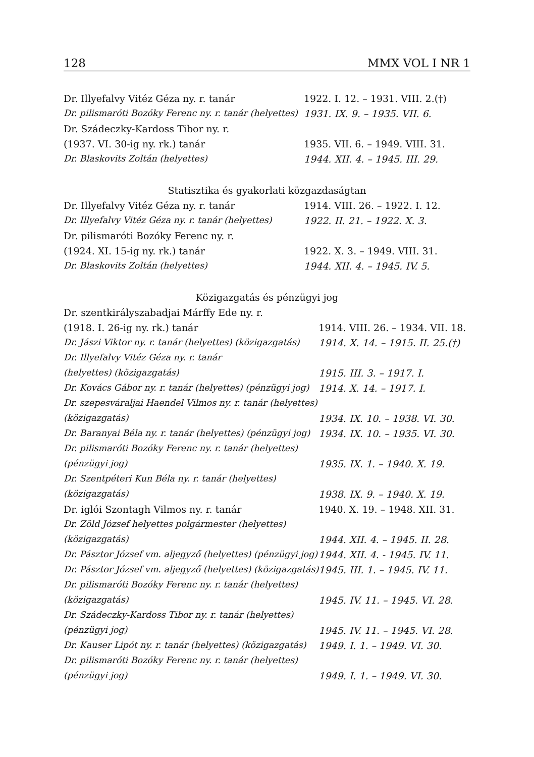128 MMX VOL I NR 1
| Dr. Illyefalvy Vitéz Géza ny. r. tanár | 1922. I. 12. – 1931. VIII. 2.(†) |
| Dr. pilismaróti Bozóky Ferenc ny. r. tanár (helyettes) | 1931. IX. 9. – 1935. VII. 6. |
| Dr. Szádeczky-Kardoss Tibor ny. r. | |
| (1937. VI. 30-ig ny. rk.) tanár | 1935. VII. 6. – 1949. VIII. 31. |
| Dr. Blaskovits Zoltán (helyettes) | 1944. XII. 4. – 1945. III. 29. |
Statisztika és gyakorlati közgazdaságtan
| Dr. Illyefalvy Vitéz Géza ny. r. tanár | 1914. VIII. 26. – 1922. I. 12. |
| Dr. Illyefalvy Vitéz Géza ny. r. tanár (helyettes) | 1922. II. 21. – 1922. X. 3. |
| Dr. pilismaróti Bozóky Ferenc ny. r. | |
| (1924. XI. 15-ig ny. rk.) tanár | 1922. X. 3. – 1949. VIII. 31. |
| Dr. Blaskovits Zoltán (helyettes) | 1944. XII. 4. – 1945. IV. 5. |
Közigazgatás és pénzügyi jog
| Dr. szentkirályszabadjai Márffy Ede ny. r. | |
| (1918. I. 26-ig ny. rk.) tanár | 1914. VIII. 26. – 1934. VII. 18. |
| Dr. Jászi Viktor ny. r. tanár (helyettes) (közigazgatás) | 1914. X. 14. – 1915. II. 25.(†) |
| Dr. Illyefalvy Vitéz Géza ny. r. tanár | |
| (helyettes) (közigazgatás) | 1915. III. 3. – 1917. I. |
| Dr. Kovács Gábor ny. r. tanár (helyettes) (pénzügyi jog) | 1914. X. 14. – 1917. I. |
| Dr. szepesváraljai Haendel Vilmos ny. r. tanár (helyettes) | |
| (közigazgatás) | 1934. IX. 10. – 1938. VI. 30. |
| Dr. Baranyai Béla ny. r. tanár (helyettes) (pénzügyi jog) | 1934. IX. 10. – 1935. VI. 30. |
| Dr. pilismaróti Bozóky Ferenc ny. r. tanár (helyettes) | |
| (pénzügyi jog) | 1935. IX. 1. – 1940. X. 19. |
| Dr. Szentpéteri Kun Béla ny. r. tanár (helyettes) | |
| (közigazgatás) | 1938. IX. 9. – 1940. X. 19. |
| Dr. iglói Szontagh Vilmos ny. r. tanár | 1940. X. 19. – 1948. XII. 31. |
| Dr. Zöld József helyettes polgármester (helyettes) | |
| (közigazgatás) | 1944. XII. 4. – 1945. II. 28. |
| Dr. Pásztor József vm. aljegyző (helyettes) (pénzügyi jog) | 1944. XII. 4. - 1945. IV. 11. |
| Dr. Pásztor József vm. aljegyző (helyettes) (közigazgatás) | 1945. III. 1. – 1945. IV. 11. |
| Dr. pilismaróti Bozóky Ferenc ny. r. tanár (helyettes) | |
| (közigazgatás) | 1945. IV. 11. – 1945. VI. 28. |
| Dr. Szádeczky-Kardoss Tibor ny. r. tanár (helyettes) | |
| (pénzügyi jog) | 1945. IV. 11. – 1945. VI. 28. |
| Dr. Kauser Lipót ny. r. tanár (helyettes) (közigazgatás) | 1949. I. 1. – 1949. VI. 30. |
| Dr. pilismaróti Bozóky Ferenc ny. r. tanár (helyettes) | |
| (pénzügyi jog) | 1949. I. 1. – 1949. VI. 30. |